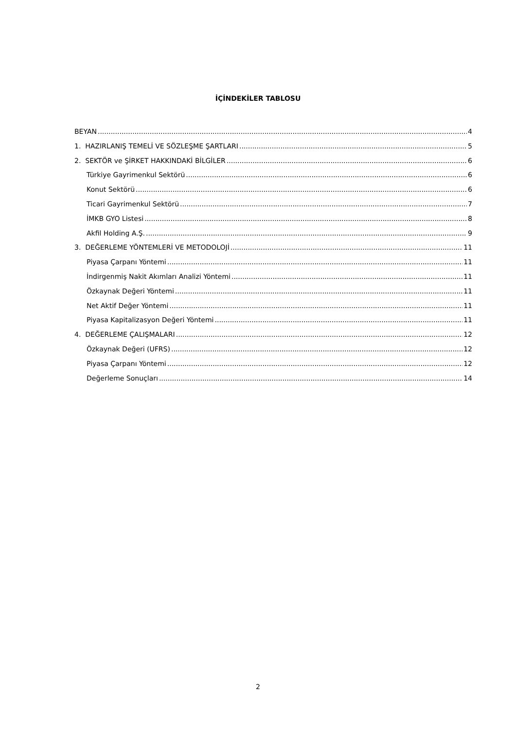İÇİNDEKİLER TABLOSU
BEYAN 4
1. HAZIRLANIŞ TEMELİ VE SÖZLEŞME ŞARTLARI 5
2. SEKTÖR ve ŞİRKET HAKKINDAKİ BİLGİLER 6
Türkiye Gayrimenkul Sektörü 6
Konut Sektörü 6
Ticari Gayrimenkul Sektörü 7
İMKB GYO Listesi 8
Akfil Holding A.Ş. 9
3. DEĞERLEME YÖNTEMLERİ VE METODOLOJİ 11
Piyasa Çarpanı Yöntemi 11
İndirgenmiş Nakit Akımları Analizi Yöntemi 11
Özkaynak Değeri Yöntemi 11
Net Aktif Değer Yöntemi 11
Piyasa Kapitalizasyon Değeri Yöntemi 11
4. DEĞERLEME ÇALIŞMALARI 12
Özkaynak Değeri (UFRS) 12
Piyasa Çarpanı Yöntemi 12
Değerleme Sonuçları 14
2